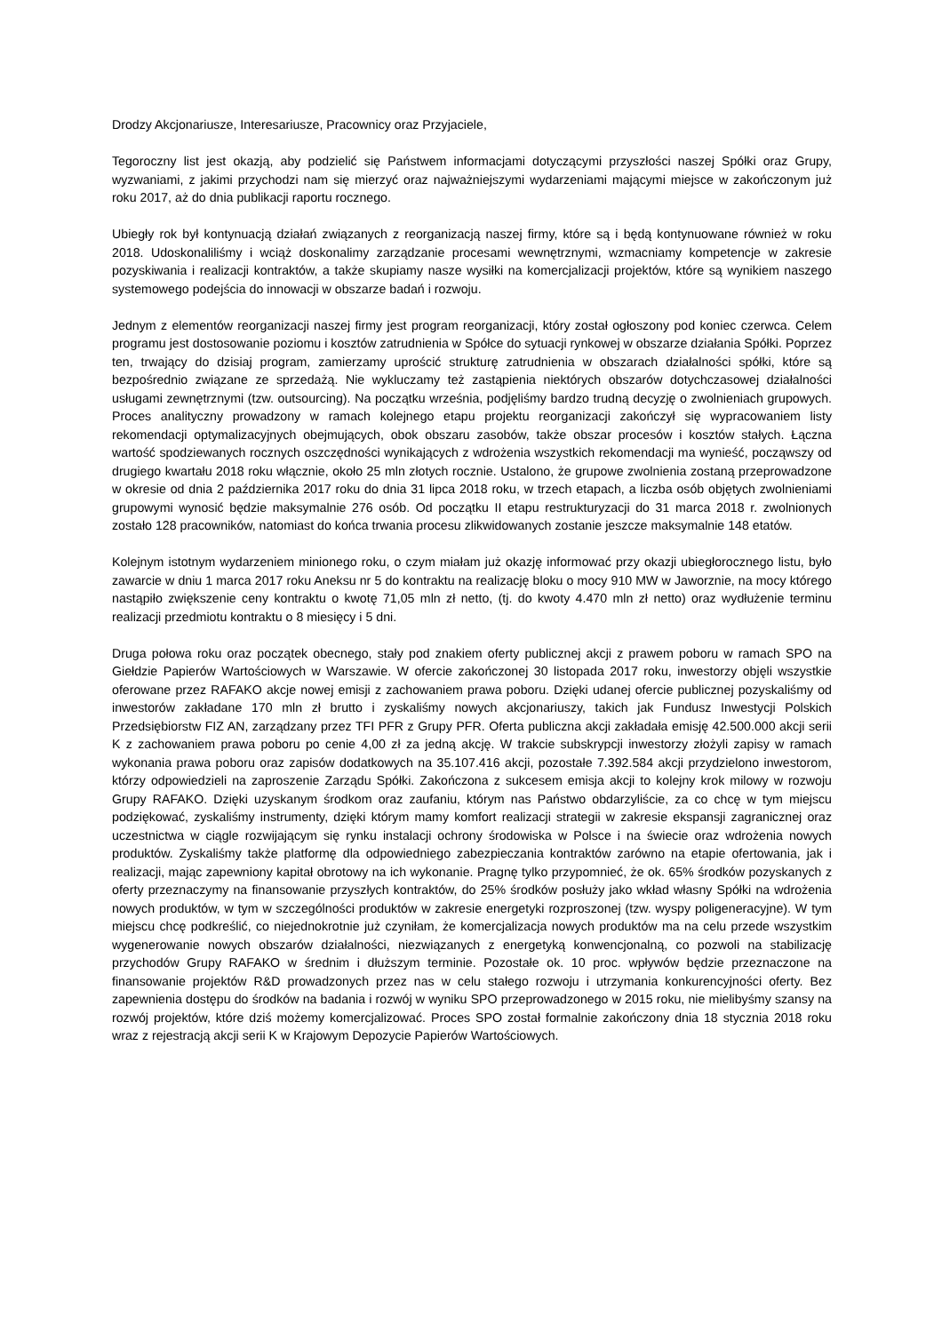Drodzy Akcjonariusze, Interesariusze, Pracownicy oraz Przyjaciele,
Tegoroczny list jest okazją, aby podzielić się Państwem informacjami dotyczącymi przyszłości naszej Spółki oraz Grupy, wyzwaniami, z jakimi przychodzi nam się mierzyć oraz najważniejszymi wydarzeniami mającymi miejsce w zakończonym już roku 2017, aż do dnia publikacji raportu rocznego.
Ubiegły rok był kontynuacją działań związanych z reorganizacją naszej firmy, które są i będą kontynuowane również w roku 2018. Udoskonaliliśmy i wciąż doskonalimy zarządzanie procesami wewnętrznymi, wzmacniamy kompetencje w zakresie pozyskiwania i realizacji kontraktów, a także skupiamy nasze wysiłki na komercjalizacji projektów, które są wynikiem naszego systemowego podejścia do innowacji w obszarze badań i rozwoju.
Jednym z elementów reorganizacji naszej firmy jest program reorganizacji, który został ogłoszony pod koniec czerwca. Celem programu jest dostosowanie poziomu i kosztów zatrudnienia w Spółce do sytuacji rynkowej w obszarze działania Spółki. Poprzez ten, trwający do dzisiaj program, zamierzamy uprościć strukturę zatrudnienia w obszarach działalności spółki, które są bezpośrednio związane ze sprzedażą. Nie wykluczamy też zastąpienia niektórych obszarów dotychczasowej działalności usługami zewnętrznymi (tzw. outsourcing). Na początku września, podjęliśmy bardzo trudną decyzję o zwolnieniach grupowych. Proces analityczny prowadzony w ramach kolejnego etapu projektu reorganizacji zakończył się wypracowaniem listy rekomendacji optymalizacyjnych obejmujących, obok obszaru zasobów, także obszar procesów i kosztów stałych. Łączna wartość spodziewanych rocznych oszczędności wynikających z wdrożenia wszystkich rekomendacji ma wynieść, począwszy od drugiego kwartału 2018 roku włącznie, około 25 mln złotych rocznie. Ustalono, że grupowe zwolnienia zostaną przeprowadzone w okresie od dnia 2 października 2017 roku do dnia 31 lipca 2018 roku, w trzech etapach, a liczba osób objętych zwolnieniami grupowymi wynosić będzie maksymalnie 276 osób. Od początku II etapu restrukturyzacji do 31 marca 2018 r. zwolnionych zostało 128 pracowników, natomiast do końca trwania procesu zlikwidowanych zostanie jeszcze maksymalnie 148 etatów.
Kolejnym istotnym wydarzeniem minionego roku, o czym miałam już okazję informować przy okazji ubiegłorocznego listu, było zawarcie w dniu 1 marca 2017 roku Aneksu nr 5 do kontraktu na realizację bloku o mocy 910 MW w Jaworznie, na mocy którego nastąpiło zwiększenie ceny kontraktu o kwotę 71,05 mln zł netto, (tj. do kwoty 4.470 mln zł netto) oraz wydłużenie terminu realizacji przedmiotu kontraktu o 8 miesięcy i 5 dni.
Druga połowa roku oraz początek obecnego, stały pod znakiem oferty publicznej akcji z prawem poboru w ramach SPO na Giełdzie Papierów Wartościowych w Warszawie. W ofercie zakończonej 30 listopada 2017 roku, inwestorzy objęli wszystkie oferowane przez RAFAKO akcje nowej emisji z zachowaniem prawa poboru. Dzięki udanej ofercie publicznej pozyskaliśmy od inwestorów zakładane 170 mln zł brutto i zyskaliśmy nowych akcjonariuszy, takich jak Fundusz Inwestycji Polskich Przedsiębiorstw FIZ AN, zarządzany przez TFI PFR z Grupy PFR. Oferta publiczna akcji zakładała emisję 42.500.000 akcji serii K z zachowaniem prawa poboru po cenie 4,00 zł za jedną akcję. W trakcie subskrypcji inwestorzy złożyli zapisy w ramach wykonania prawa poboru oraz zapisów dodatkowych na 35.107.416 akcji, pozostałe 7.392.584 akcji przydzielono inwestorom, którzy odpowiedzieli na zaproszenie Zarządu Spółki. Zakończona z sukcesem emisja akcji to kolejny krok milowy w rozwoju Grupy RAFAKO. Dzięki uzyskanym środkom oraz zaufaniu, którym nas Państwo obdarzyliście, za co chcę w tym miejscu podziękować, zyskaliśmy instrumenty, dzięki którym mamy komfort realizacji strategii w zakresie ekspansji zagranicznej oraz uczestnictwa w ciągle rozwijającym się rynku instalacji ochrony środowiska w Polsce i na świecie oraz wdrożenia nowych produktów. Zyskaliśmy także platformę dla odpowiedniego zabezpieczania kontraktów zarówno na etapie ofertowania, jak i realizacji, mając zapewniony kapitał obrotowy na ich wykonanie. Pragnę tylko przypomnieć, że ok. 65% środków pozyskanych z oferty przeznaczymy na finansowanie przyszłych kontraktów, do 25% środków posłuży jako wkład własny Spółki na wdrożenia nowych produktów, w tym w szczególności produktów w zakresie energetyki rozproszonej (tzw. wyspy poligeneracyjne). W tym miejscu chcę podkreślić, co niejednokrotnie już czyniłam, że komercjalizacja nowych produktów ma na celu przede wszystkim wygenerowanie nowych obszarów działalności, niezwiązanych z energetyką konwencjonalną, co pozwoli na stabilizację przychodów Grupy RAFAKO w średnim i dłuższym terminie. Pozostałe ok. 10 proc. wpływów będzie przeznaczone na finansowanie projektów R&D prowadzonych przez nas w celu stałego rozwoju i utrzymania konkurencyjności oferty. Bez zapewnienia dostępu do środków na badania i rozwój w wyniku SPO przeprowadzonego w 2015 roku, nie mielibyśmy szansy na rozwój projektów, które dziś możemy komercjalizować. Proces SPO został formalnie zakończony dnia 18 stycznia 2018 roku wraz z rejestracją akcji serii K w Krajowym Depozycie Papierów Wartościowych.